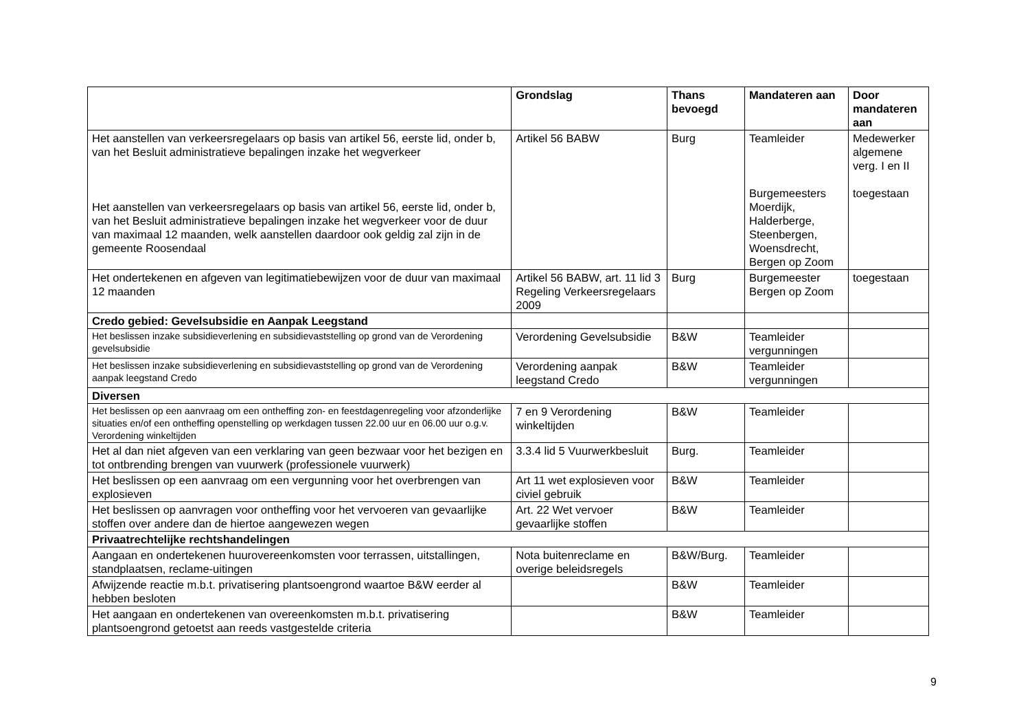| | Grondslag | Thans bevoegd | Mandateren aan | Door mandateren aan |
| --- | --- | --- | --- | --- |
| Het aanstellen van verkeersregelaars op basis van artikel 56, eerste lid, onder b, van het Besluit administratieve bepalingen inzake het wegverkeer Het aanstellen van verkeersregelaars op basis van artikel 56, eerste lid, onder b, van het Besluit administratieve bepalingen inzake het wegverkeer voor de duur van maximaal 12 maanden, welk aanstellen daardoor ook geldig zal zijn in de gemeente Roosendaal | Artikel 56 BABW | Burg | Teamleider Burgemeesters Moerdijk, Halderberge, Steenbergen, Woensdrecht, Bergen op Zoom | Medewerker algemene verg. I en II toegestaan |
| Het ondertekenen en afgeven van legitimatiebewijzen voor de duur van maximaal 12 maanden | Artikel 56 BABW, art. 11 lid 3 Regeling Verkeersregelaars 2009 | Burg | Burgemeester Bergen op Zoom | toegestaan |
| Credo gebied: Gevelsubsidie en Aanpak Leegstand | | | | |
| Het beslissen inzake subsidieverlening en subsidievaststelling op grond van de Verordening gevelsubsidie | Verordening Gevelsubsidie | B&W | Teamleider vergunningen | |
| Het beslissen inzake subsidieverlening en subsidievaststelling op grond van de Verordening aanpak leegstand Credo | Verordening aanpak leegstand Credo | B&W | Teamleider vergunningen | |
| Diversen | | | | |
| Het beslissen op een aanvraag om een ontheffing zon- en feestdagenregeling voor afzonderlijke situaties en/of een ontheffing openstelling op werkdagen tussen 22.00 uur en 06.00 uur o.g.v. Verordening winkeltijden | 7 en 9 Verordening winkeltijden | B&W | Teamleider | |
| Het al dan niet afgeven van een verklaring van geen bezwaar voor het bezigen en tot ontbrending brengen van vuurwerk (professionele vuurwerk) | 3.3.4 lid 5 Vuurwerkbesluit | Burg. | Teamleider | |
| Het beslissen op een aanvraag om een vergunning voor het overbrengen van explosieven | Art 11 wet explosieven voor civiel gebruik | B&W | Teamleider | |
| Het beslissen op aanvragen voor ontheffing voor het vervoeren van gevaarlijke stoffen over andere dan de hiertoe aangewezen wegen | Art. 22 Wet vervoer gevaarlijke stoffen | B&W | Teamleider | |
| Privaatrechtelijke rechtshandelingen | | | | |
| Aangaan en ondertekenen huurovereenkomsten voor terrassen, uitstallingen, standplaatsen, reclame-uitingen | Nota buitenreclame en overige beleidsregels | B&W/Burg. | Teamleider | |
| Afwijzende reactie m.b.t. privatisering plantsoengrond waartoe B&W eerder al hebben besloten | | B&W | Teamleider | |
| Het aangaan en ondertekenen van overeenkomsten m.b.t. privatisering plantsoengrond getoetst aan reeds vastgestelde criteria | | B&W | Teamleider | |
9